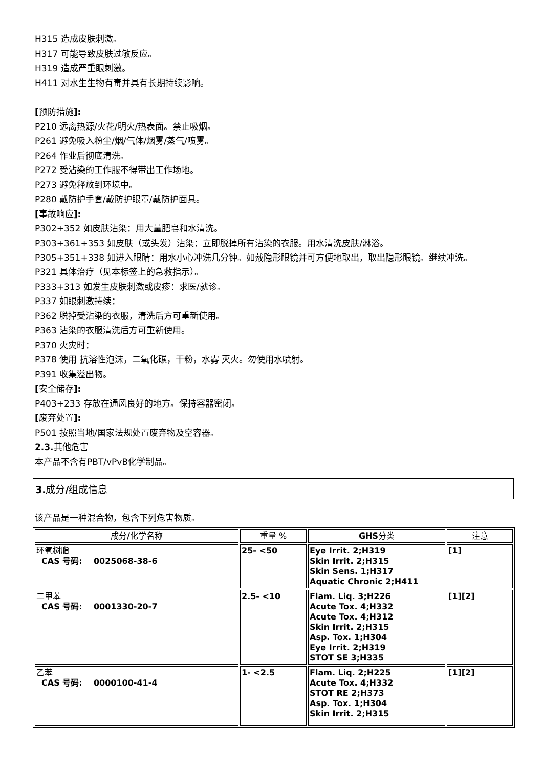H315 造成皮肤刺激。
H317 可能导致皮肤过敏反应。
H319 造成严重眼刺激。
H411 对水生生物有毒并具有长期持续影响。
[预防措施]:
P210 远离热源/火花/明火/热表面。禁止吸烟。
P261 避免吸入粉尘/烟/气体/烟雾/蒸气/喷雾。
P264 作业后彻底清洗。
P272 受沾染的工作服不得带出工作场地。
P273 避免释放到环境中。
P280 戴防护手套/戴防护眼罩/戴防护面具。
[事故响应]:
P302+352 如皮肤沾染：用大量肥皂和水清洗。
P303+361+353 如皮肤（或头发）沾染：立即脱掉所有沾染的衣服。用水清洗皮肤/淋浴。
P305+351+338 如进入眼睛：用水小心冲洗几分钟。如戴隐形眼镜并可方便地取出，取出隐形眼镜。继续冲洗。
P321 具体治疗（见本标签上的急救指示）。
P333+313 如发生皮肤刺激或皮疹：求医/就诊。
P337 如眼刺激持续：
P362 脱掉受沾染的衣服，清洗后方可重新使用。
P363 沾染的衣服清洗后方可重新使用。
P370 火灾时：
P378 使用 抗溶性泡沫，二氧化碳，干粉，水雾 灭火。勿使用水喷射。
P391 收集溢出物。
[安全储存]:
P403+233 存放在通风良好的地方。保持容器密闭。
[废弃处置]:
P501 按照当地/国家法规处置废弃物及空容器。
2.3. 其他危害
本产品不含有PBT/vPvB化学制品。
3. 成分/组成信息
该产品是一种混合物，包含下列危害物质。
| 成分 / 化学名称 | 重量 % | GHS 分类 | 注意 |
| --- | --- | --- | --- |
| 环氧树脂 CAS 号码: 0025068-38-6 | 25- <50 | Eye Irrit. 2;H319 Skin Irrit. 2;H315 Skin Sens. 1;H317 Aquatic Chronic 2;H411 | [1] |
| 二甲苯 CAS 号码: 0001330-20-7 | 2.5- <10 | Flam. Liq. 3;H226 Acute Tox. 4;H332 Acute Tox. 4;H312 Skin Irrit. 2;H315 Asp. Tox. 1;H304 Eye Irrit. 2;H319 STOT SE 3;H335 | [1][2] |
| 乙苯 CAS 号码: 0000100-41-4 | 1- <2.5 | Flam. Liq. 2;H225 Acute Tox. 4;H332 STOT RE 2;H373 Asp. Tox. 1;H304 Skin Irrit. 2;H315 | [1][2] |